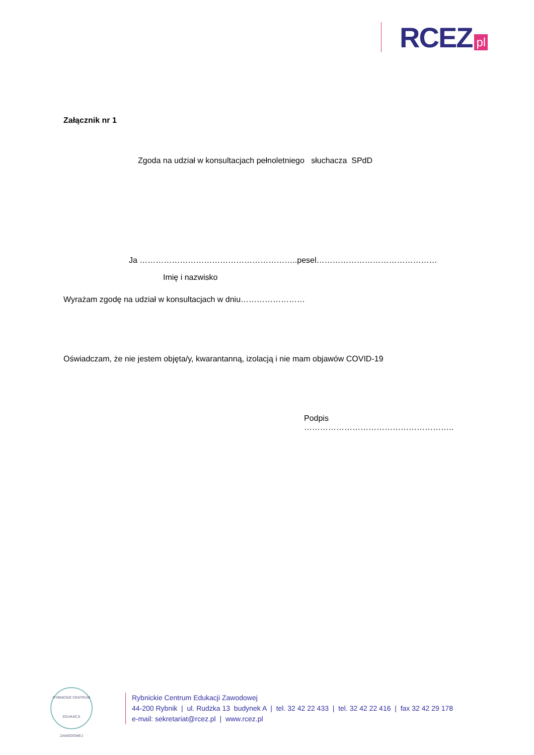RCEZ pl
Załącznik nr 1
Zgoda na udział w konsultacjach pełnoletniego słuchacza SPdD
Ja …………………………………………………..pesel………………………………………
Imię i nazwisko
Wyrażam zgodę na udział w konsultacjach w dniu……………………
Oświadczam, że nie jestem objęta/y, kwarantanną, izolacją i nie mam objawów COVID-19
Podpis ………………………………………………..
RYBNICKIE CENTRUM
EDUKACJI ZAWODOWEJ
Rybnickie Centrum Edukacji Zawodowej
44-200 Rybnik | ul. Rudzka 13 budynek A | tel. 32 42 22 433 | tel. 32 42 22 416 | fax 32 42 29 178
e-mail: sekretariat@rcez.pl | www.rcez.pl